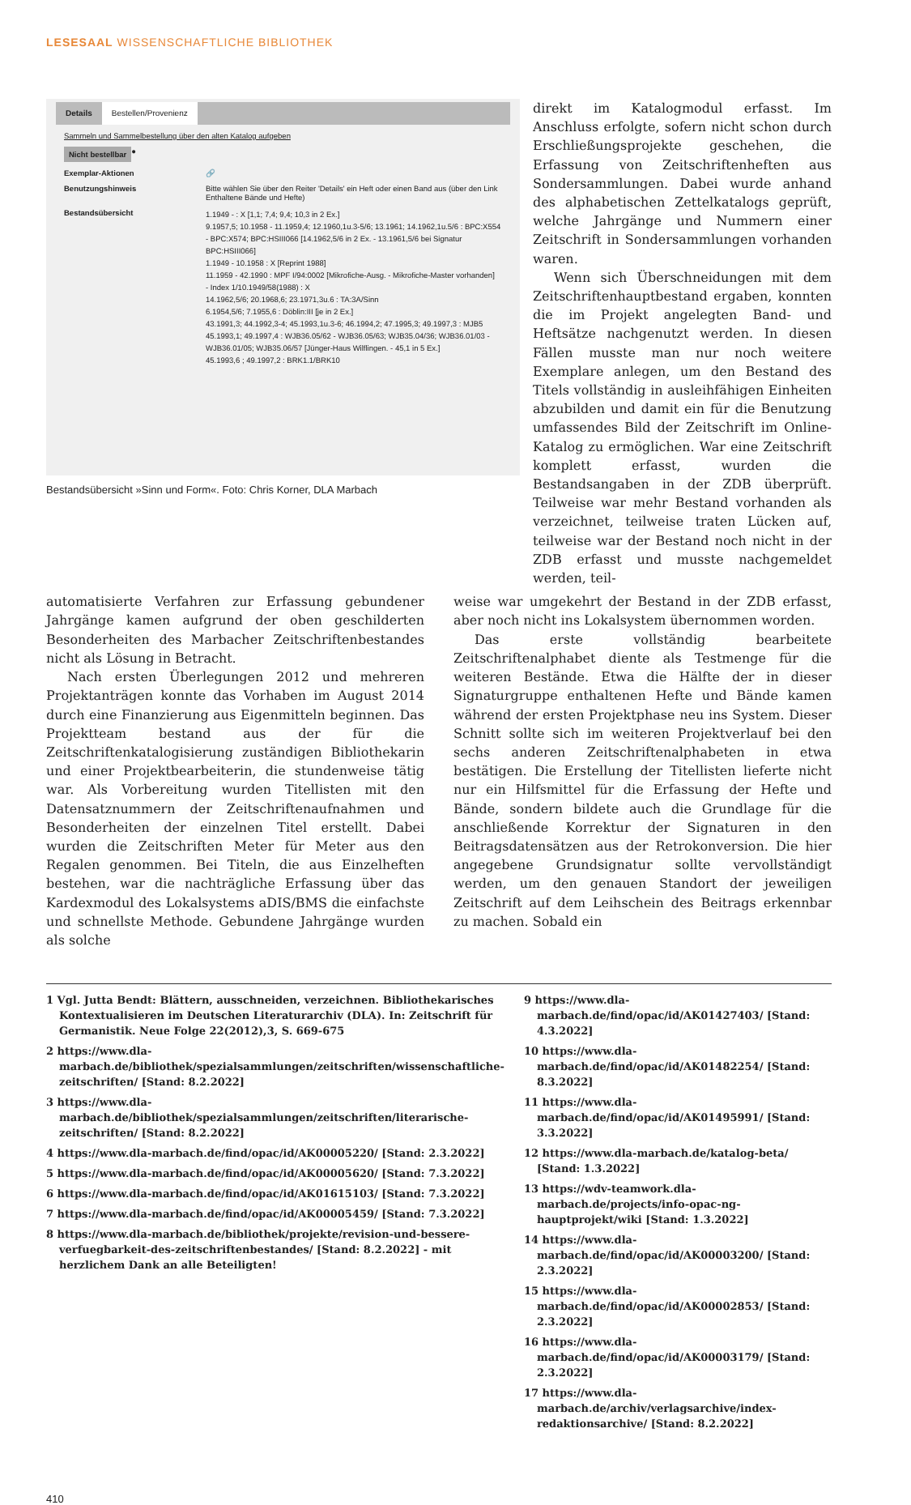LESESAAL WISSENSCHAFTLICHE BIBLIOTHEK
Details Bestellen/Provenienz
Sammeln und Sammelbestellung über den alten Katalog aufgeben
Nicht bestellbar ●
Exemplar-Aktionen 🔗
Benutzungshinweis Bitte wählen Sie über den Reiter 'Details' ein Heft oder einen Band aus (über den Link Enthaltene Bände und Hefte)
Bestandsübersicht 1.1949 - : X [1,1; 7,4; 9,4; 10,3 in 2 Ex.]
9.1957,5; 10.1958 - 11.1959,4; 12.1960,1u.3-5/6; 13.1961; 14.1962,1u.5/6 : BPC:X554 - BPC:X574; BPC:HSIII066 [14.1962,5/6 in 2 Ex. - 13.1961,5/6 bei Signatur BPC:HSIII066]
1.1949 - 10.1958 : X [Reprint 1988]
11.1959 - 42.1990 : MPF I/94:0002 [Mikrofiche-Ausg. - Mikrofiche-Master vorhanden]
- Index 1/10.1949/58(1988) : X
14.1962,5/6; 20.1968,6; 23.1971,3u.6 : TA:3A/Sinn
6.1954,5/6; 7.1955,6 : Döblin:III [je in 2 Ex.]
43.1991,3; 44.1992,3-4; 45.1993,1u.3-6; 46.1994,2; 47.1995,3; 49.1997,3 : MJB5
45.1993,1; 49.1997,4 : WJB36.05/62 - WJB36.05/63; WJB35.04/36; WJB36.01/03 - WJB36.01/05; WJB35.06/57 [Jünger-Haus Wilflingen. - 45,1 in 5 Ex.]
45.1993,6 ; 49.1997,2 : BRK1.1/BRK10
Bestandsübersicht »Sinn und Form«. Foto: Chris Korner, DLA Marbach
direkt im Katalogmodul erfasst. Im Anschluss erfolgte, sofern nicht schon durch Erschließungsprojekte geschehen, die Erfassung von Zeitschriftenheften aus Sondersammlungen. Dabei wurde anhand des alphabetischen Zettelkatalogs geprüft, welche Jahrgänge und Nummern einer Zeitschrift in Sondersammlungen vorhanden waren.
Wenn sich Überschneidungen mit dem Zeitschriftenhauptbestand ergaben, konnten die im Projekt angelegten Band- und Heftsätze nachgenutzt werden. In diesen Fällen musste man nur noch weitere Exemplare anlegen, um den Bestand des Titels vollständig in ausleihfähigen Einheiten abzubilden und damit ein für die Benutzung umfassendes Bild der Zeitschrift im Online-Katalog zu ermöglichen. War eine Zeitschrift komplett erfasst, wurden die Bestandsangaben in der ZDB überprüft. Teilweise war mehr Bestand vorhanden als verzeichnet, teilweise traten Lücken auf, teilweise war der Bestand noch nicht in der ZDB erfasst und musste nachgemeldet werden, teil-
automatisierte Verfahren zur Erfassung gebundener Jahrgänge kamen aufgrund der oben geschilderten Besonderheiten des Marbacher Zeitschriftenbestandes nicht als Lösung in Betracht.
Nach ersten Überlegungen 2012 und mehreren Projektanträgen konnte das Vorhaben im August 2014 durch eine Finanzierung aus Eigenmitteln beginnen. Das Projektteam bestand aus der für die Zeitschriftenkatalogisierung zuständigen Bibliothekarin und einer Projektbearbeiterin, die stundenweise tätig war. Als Vorbereitung wurden Titellisten mit den Datensatznummern der Zeitschriftenaufnahmen und Besonderheiten der einzelnen Titel erstellt. Dabei wurden die Zeitschriften Meter für Meter aus den Regalen genommen. Bei Titeln, die aus Einzelheften bestehen, war die nachträgliche Erfassung über das Kardexmodul des Lokalsystems aDIS/BMS die einfachste und schnellste Methode. Gebundene Jahrgänge wurden als solche
weise war umgekehrt der Bestand in der ZDB erfasst, aber noch nicht ins Lokalsystem übernommen worden.
Das erste vollständig bearbeitete Zeitschriftenalphabet diente als Testmenge für die weiteren Bestände. Etwa die Hälfte der in dieser Signaturgruppe enthaltenen Hefte und Bände kamen während der ersten Projektphase neu ins System. Dieser Schnitt sollte sich im weiteren Projektverlauf bei den sechs anderen Zeitschriftenalphabeten in etwa bestätigen. Die Erstellung der Titellisten lieferte nicht nur ein Hilfsmittel für die Erfassung der Hefte und Bände, sondern bildete auch die Grundlage für die anschließende Korrektur der Signaturen in den Beitragsdatensätzen aus der Retrokonversion. Die hier angegebene Grundsignatur sollte vervollständigt werden, um den genauen Standort der jeweiligen Zeitschrift auf dem Leihschein des Beitrags erkennbar zu machen. Sobald ein
1 Vgl. Jutta Bendt: Blättern, ausschneiden, verzeichnen. Bibliothekarisches Kontextualisieren im Deutschen Literaturarchiv (DLA). In: Zeitschrift für Germanistik. Neue Folge 22(2012),3, S. 669-675
2 https://www.dla-marbach.de/bibliothek/spezialsammlungen/zeitschriften/wissenschaftliche-zeitschriften/ [Stand: 8.2.2022]
3 https://www.dla-marbach.de/bibliothek/spezialsammlungen/zeitschriften/literarische-zeitschriften/ [Stand: 8.2.2022]
4 https://www.dla-marbach.de/find/opac/id/AK00005220/ [Stand: 2.3.2022]
5 https://www.dla-marbach.de/find/opac/id/AK00005620/ [Stand: 7.3.2022]
6 https://www.dla-marbach.de/find/opac/id/AK01615103/ [Stand: 7.3.2022]
7 https://www.dla-marbach.de/find/opac/id/AK00005459/ [Stand: 7.3.2022]
8 https://www.dla-marbach.de/bibliothek/projekte/revision-und-bessere-verfuegbarkeit-des-zeitschriftenbestandes/ [Stand: 8.2.2022] - mit herzlichem Dank an alle Beteiligten!
9 https://www.dla-marbach.de/find/opac/id/AK01427403/ [Stand: 4.3.2022]
10 https://www.dla-marbach.de/find/opac/id/AK01482254/ [Stand: 8.3.2022]
11 https://www.dla-marbach.de/find/opac/id/AK01495991/ [Stand: 3.3.2022]
12 https://www.dla-marbach.de/katalog-beta/ [Stand: 1.3.2022]
13 https://wdv-teamwork.dla-marbach.de/projects/info-opac-ng-hauptprojekt/wiki [Stand: 1.3.2022]
14 https://www.dla-marbach.de/find/opac/id/AK00003200/ [Stand: 2.3.2022]
15 https://www.dla-marbach.de/find/opac/id/AK00002853/ [Stand: 2.3.2022]
16 https://www.dla-marbach.de/find/opac/id/AK00003179/ [Stand: 2.3.2022]
17 https://www.dla-marbach.de/archiv/verlagsarchive/index-redaktionsarchive/ [Stand: 8.2.2022]
410